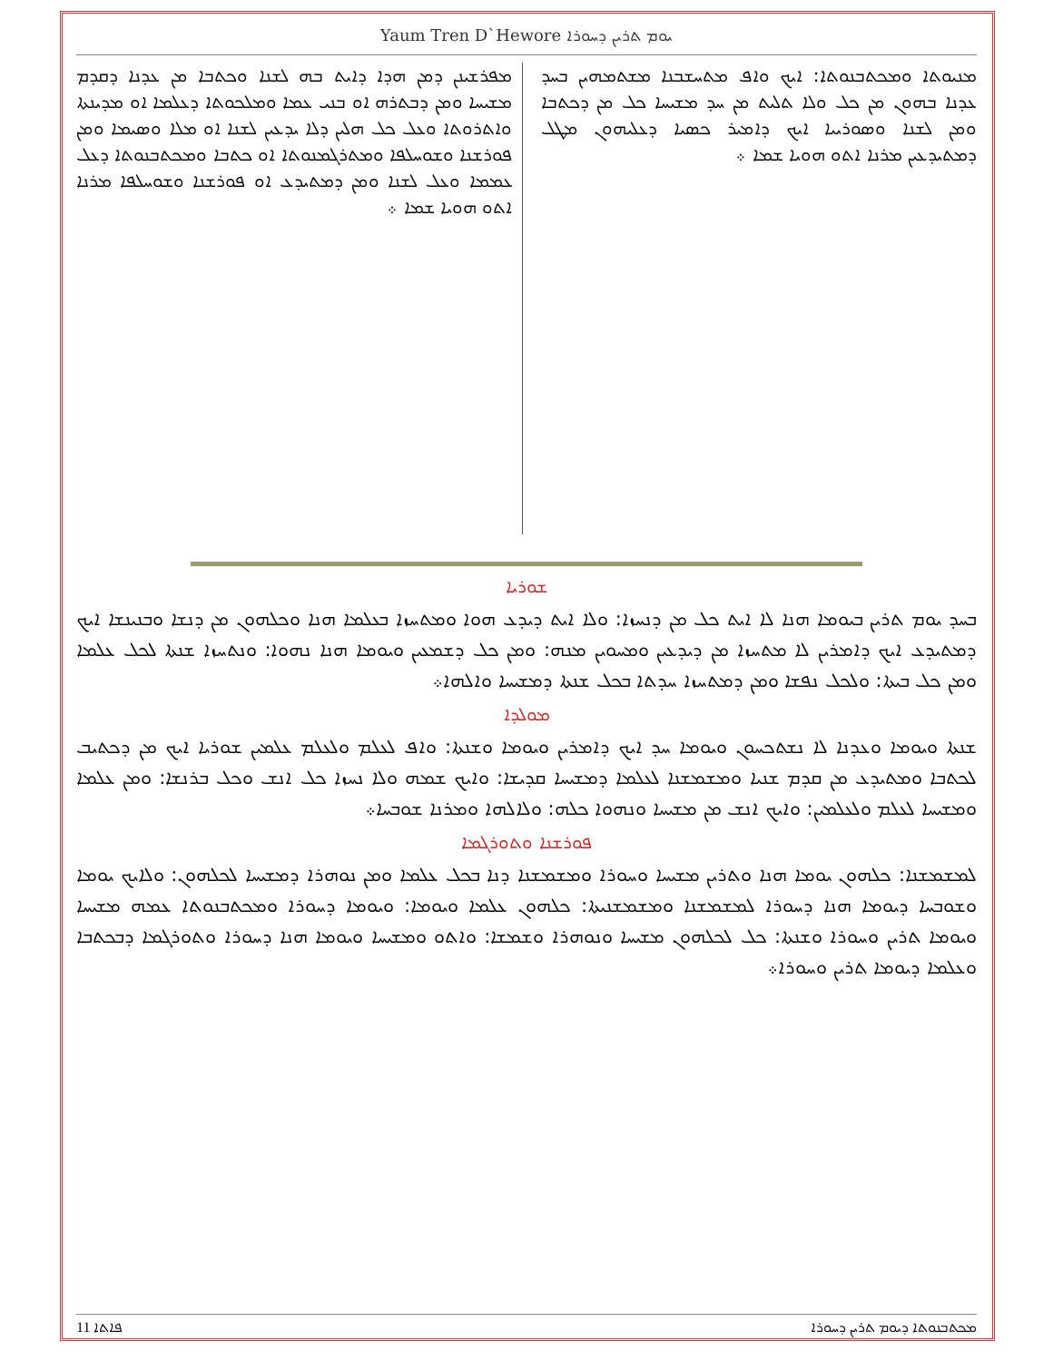Yaum Tren D`Hewore ܝܘܡ ܬܪܝܢ ܕܚܘܪܐ
ܡܢܝܘܬܐ ܘܡܟܬܒܢܘܬܐ: ܐܝܟ ܘܐܦ ܡܬܚܫܒܢܐ ܡܫܬܡܗܝܢ ܒܚܕ ܥܕܢܐ ܒܗܘܢ ܡܢ ܟܠ ܘܠܐ ܬܠܝܬ ܡܢ ܚܕ ܡܫܝܚܐ ܟܠ ܡܢ ܕܟܬܒܐ ܘܡܢ ܠܫܢܐ ܘܣܘܪܝܝܐ ܐܝܟ ܕܐܡܝܪ ܟܣܝܐ ܕܥܠܝܗܘܢ ܡܛܠ ܕܡܬܝܕܥܝܢ ܡܪܢܐ ܐܬܘ ܗܘܝܐ ܫܡܐ ܀
ܡܦܪܫܝܢܢ ܕܡܢ ܗܕܐ ܕܐܝܬ ܒܗ ܠܫܢܐ ܘܟܬܒܐ ܡܢ ܥܕܢܐ ܕܩܕܡ ܡܫܝܚܐ ܘܡܢ ܕܒܬܪܗ ܐܘ ܒܢܝ ܥܡܐ ܘܡܠܟܘܬܐ ܕܥܠܡܐ ܐܘ ܡܕܝܢܬܐ ܘܐܬܪܘܬܐ ܘܥܠ ܟܠ ܗܠܝܢ ܕܠܐ ܝܕܥܝܢ ܠܫܢܐ ܐܘ ܡܠܐ ܘܣܝܡܐ ܘܡܢ ܦܘܪܫܢܐ ܘܫܘܚܠܦܐ ܘܡܬܪܓܡܢܘܬܐ ܐܘ ܟܬܒܐ ܘܡܟܬܒܢܘܬܐ ܕܥܠ ܥܡܡܐ ܘܥܠ ܠܫܢܐ ܘܡܢ ܕܡܬܝܕܥ ܐܘ ܦܘܪܫܢܐ ܘܫܘܚܠܦܐ ܡܪܢܐ ܐܬܘ ܗܘܝܐ ܫܡܐ ܀
ܫܘܪܝܐ
ܒܚܕ ܝܘܡ ܬܪܝܢ ܒܝܘܡܐ ܗܢܐ ܠܐ ܐܝܬ ܟܠ ܡܢ ܕܢܚܙܐ: ܘܠܐ ܐܝܬ ܕܝܕܥ ܗܘܐ ܘܡܬܚܙܐ ܒܥܠܡܐ ܗܢܐ ܘܟܠܗܘܢ ܡܢ ܕܢܫܐ ܘܒܢܝܢܫܐ ܐܝܟ ܕܡܬܝܕܥ ܐܝܟ ܕܐܡܪܝܢ ܠܐ ܡܬܚܙܐ ܡܢ ܕܝܕܥܝܢ ܘܡܚܘܝܢ ܡܢܗ: ܘܡܢ ܟܠ ܕܫܡܥܝܢ ܘܝܘܡܐ ܗܢܐ ܢܗܘܐ: ܘܢܬܚܙܐ ܫܢܬܐ ܠܟܠ ܥܠܡܐ ܘܡܢ ܟܠ ܒܝܬܐ: ܘܠܟܠ ܢܦܫܐ ܘܡܢ ܕܡܬܚܙܐ ܚܕܬܐ ܒܟܠ ܫܢܬܐ ܕܡܫܝܚܐ ܘܐܠܗܐ܀
ܡܘܠܕܐ
ܫܢܬܐ ܘܝܘܡܐ ܘܥܕܢܐ ܠܐ ܢܫܬܟܚܘܢ ܘܝܘܡܐ ܚܕ ܐܝܟ ܕܐܡܪܝܢ ܘܝܘܡܐ ܘܫܢܬܐ: ܘܐܦ ܠܥܠܡ ܘܠܥܠܡ ܥܠܡܝܢ ܫܘܪܝܐ ܐܝܟ ܡܢ ܕܟܬܝܒ ܠܟܬܒܐ ܘܡܬܝܕܥ ܡܢ ܩܕܡ ܫܢܝܐ ܘܡܫܡܫܢܐ ܠܥܠܡܐ ܕܡܫܝܚܐ ܩܕܝܫܐ: ܘܐܝܟ ܫܡܗ ܘܠܐ ܢܚܙܐ ܟܠ ܐܢܫ ܘܟܠ ܒܪܢܫܐ: ܘܡܢ ܥܠܡܐ ܘܡܫܝܚܐ ܠܥܠܡ ܘܠܥܠܡܝܢ: ܘܐܝܟ ܐܢܫ ܡܢ ܡܫܝܚܐ ܘܢܗܘܐ ܟܠܗ: ܘܠܐܠܗܐ ܘܡܪܢܐ ܫܘܒܚܐ܀
ܦܘܪܫܢܐ ܘܬܘܪܓܡܐ
ܠܡܫܡܫܢܐ: ܟܠܗܘܢ ܝܘܡܐ ܗܢܐ ܘܬܪܝܢ ܡܫܝܚܐ ܘܚܘܪܐ ܘܡܫܡܫܢܐ ܕܢܐ ܒܟܠ ܥܠܡܐ ܘܡܢ ܢܘܗܪܐ ܕܡܫܝܚܐ ܠܟܠܗܘܢ: ܘܠܐܝܟ ܝܘܡܐ ܘܫܘܒܚܐ ܕܝܘܡܐ ܗܢܐ ܕܚܘܪܐ ܠܡܫܡܫܢܐ ܘܡܫܡܫܢܝܬܐ: ܟܠܗܘܢ ܥܠܡܐ ܘܝܘܡܐ: ܘܝܘܡܐ ܕܚܘܪܐ ܘܡܟܬܒܢܘܬܐ ܥܡܗ ܡܫܝܚܐ ܘܝܘܡܐ ܬܪܝܢ ܘܚܘܪܐ ܘܫܢܬܐ: ܟܠ ܠܟܠܗܘܢ ܡܫܝܚܐ ܘܢܘܗܪܐ ܘܫܡܫܐ: ܘܐܬܘ ܘܡܫܝܚܐ ܘܝܘܡܐ ܗܢܐ ܕܚܘܪܐ ܘܬܘܪܓܡܐ ܕܒܟܬܒܐ ܘܥܠܡܐ ܕܝܘܡܐ ܬܪܝܢ ܘܚܘܪܐ܀
ܡܟܬܒܢܘܬܐ ܕܝܘܡ ܬܪܝܢ ܕܚܘܪܐ ܦܐܬܐ 11